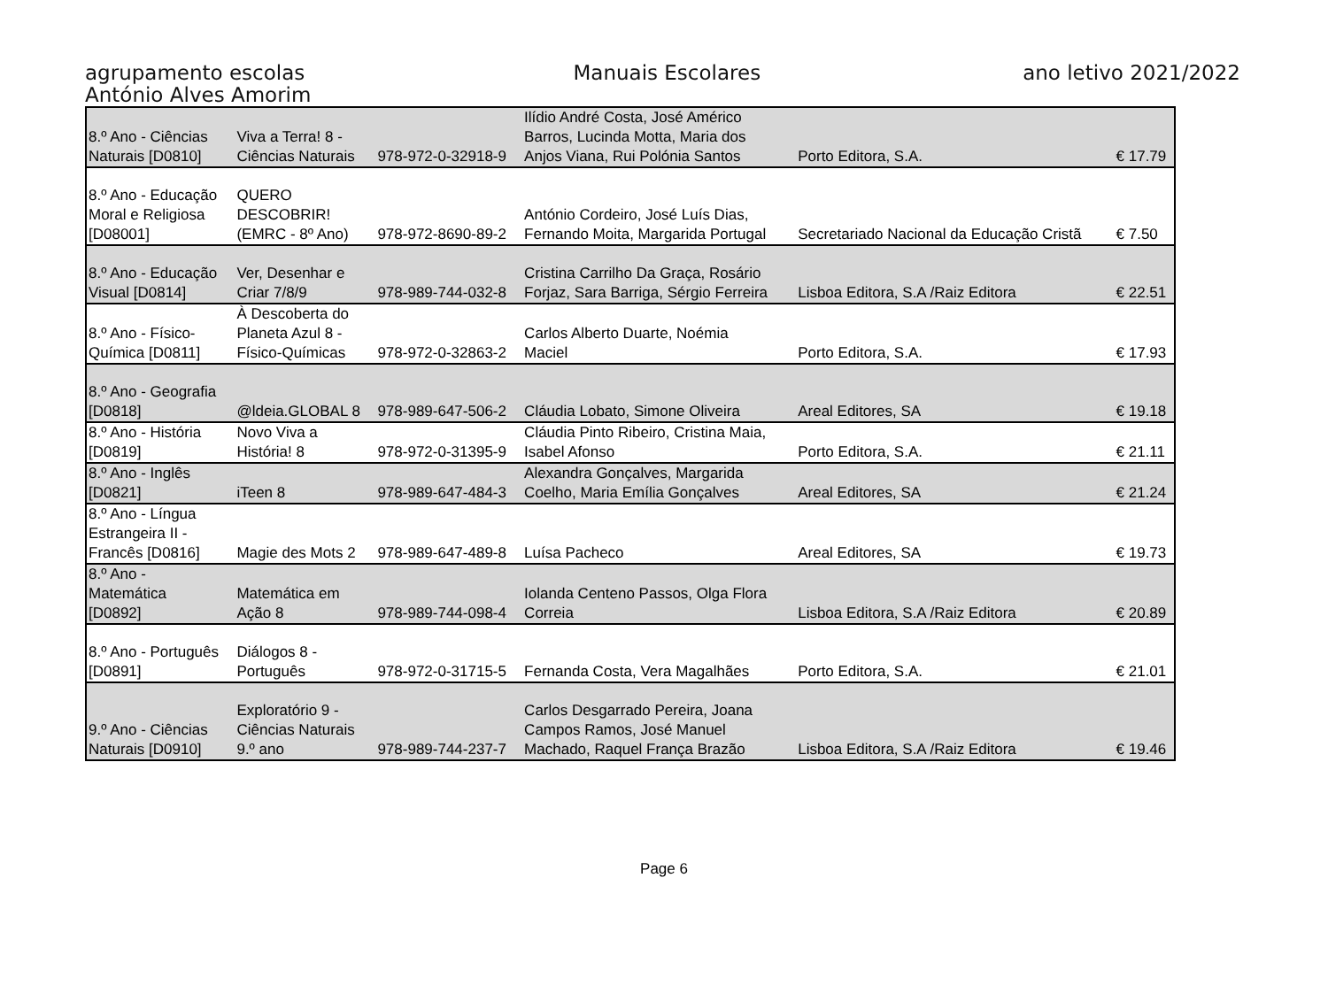agrupamento escolas
António Alves Amorim
Manuais Escolares ano letivo 2021/2022
| 8.º Ano - Ciências Naturais [D0810] | Viva a Terra! 8 - Ciências Naturais | 978-972-0-32918-9 | Ilídio André Costa, José Américo Barros, Lucinda Motta, Maria dos Anjos Viana, Rui Polónia Santos | Porto Editora, S.A. | € 17.79 |
| 8.º Ano - Educação Moral e Religiosa [D08001] | QUERO DESCOBRIR! (EMRC - 8º Ano) | 978-972-8690-89-2 | António Cordeiro, José Luís Dias, Fernando Moita, Margarida Portugal | Secretariado Nacional da Educação Cristã | € 7.50 |
| 8.º Ano - Educação Visual [D0814] | Ver, Desenhar e Criar 7/8/9 | 978-989-744-032-8 | Cristina Carrilho Da Graça, Rosário Forjaz, Sara Barriga, Sérgio Ferreira | Lisboa Editora, S.A /Raiz Editora | € 22.51 |
| 8.º Ano - Físico- Química [D0811] | À Descoberta do Planeta Azul 8 - Físico-Químicas | 978-972-0-32863-2 | Carlos Alberto Duarte, Noémia Maciel | Porto Editora, S.A. | € 17.93 |
| 8.º Ano - Geografia [D0818] | @ldeia.GLOBAL 8 | 978-989-647-506-2 | Cláudia Lobato, Simone Oliveira | Areal Editores, SA | € 19.18 |
| 8.º Ano - História [D0819] | Novo Viva a História! 8 | 978-972-0-31395-9 | Cláudia Pinto Ribeiro, Cristina Maia, Isabel Afonso | Porto Editora, S.A. | € 21.11 |
| 8.º Ano - Inglês [D0821] | iTeen 8 | 978-989-647-484-3 | Alexandra Gonçalves, Margarida Coelho, Maria Emília Gonçalves | Areal Editores, SA | € 21.24 |
| 8.º Ano - Língua Estrangeira II - Francês [D0816] | Magie des Mots 2 | 978-989-647-489-8 | Luísa Pacheco | Areal Editores, SA | € 19.73 |
| 8.º Ano - Matemática [D0892] | Matemática em Ação 8 | 978-989-744-098-4 | Iolanda Centeno Passos, Olga Flora Correia | Lisboa Editora, S.A /Raiz Editora | € 20.89 |
| 8.º Ano - Português [D0891] | Diálogos 8 - Português | 978-972-0-31715-5 | Fernanda Costa, Vera Magalhães | Porto Editora, S.A. | € 21.01 |
| 9.º Ano - Ciências Naturais [D0910] | Exploratório 9 - Ciências Naturais 9.º ano | 978-989-744-237-7 | Carlos Desgarrado Pereira, Joana Campos Ramos, José Manuel Machado, Raquel França Brazão | Lisboa Editora, S.A /Raiz Editora | € 19.46 |
Page 6